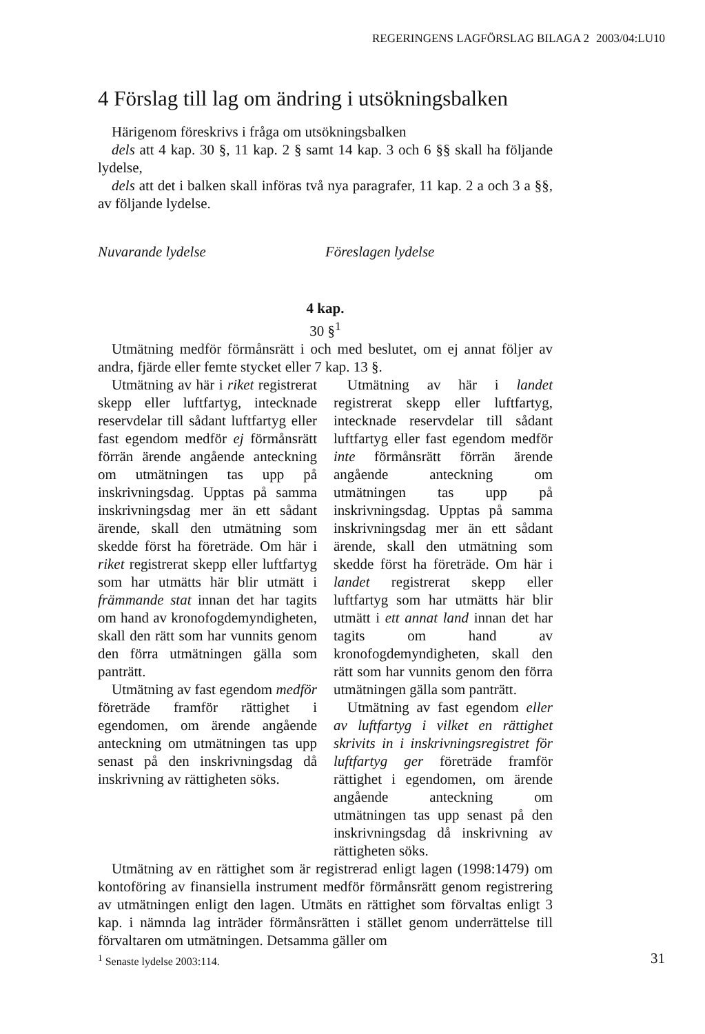REGERINGENS LAGFÖRSLAG BILAGA 2 2003/04:LU10
4 Förslag till lag om ändring i utsökningsbalken
Härigenom föreskrivs i fråga om utsökningsbalken
dels att 4 kap. 30 §, 11 kap. 2 § samt 14 kap. 3 och 6 §§ skall ha följande lydelse,
dels att det i balken skall införas två nya paragrafer, 11 kap. 2 a och 3 a §§, av följande lydelse.
Nuvarande lydelse Föreslagen lydelse
4 kap.
30 §<sup>1</sup>
Utmätning medför förmånsrätt i och med beslutet, om ej annat följer av andra, fjärde eller femte stycket eller 7 kap. 13 §.
Utmätning av här i riket registrerat skepp eller luftfartyg, intecknade reservdelar till sådant luftfartyg eller fast egendom medför ej förmånsrätt förrän ärende angående anteckning om utmätningen tas upp på inskrivningsdag. Upptas på samma inskrivningsdag mer än ett sådant ärende, skall den utmätning som skedde först ha företräde. Om här i riket registrerat skepp eller luftfartyg som har utmätts här blir utmätt i främmande stat innan det har tagits om hand av kronofogdemyndigheten, skall den rätt som har vunnits genom den förra utmätningen gälla som panträtt.
Utmätning av fast egendom medför företräde framför rättighet i egendomen, om ärende angående anteckning om utmätningen tas upp senast på den inskrivningsdag då inskrivning av rättigheten söks.
Utmätning av här i landet registrerat skepp eller luftfartyg, intecknade reservdelar till sådant luftfartyg eller fast egendom medför inte förmånsrätt förrän ärende angående anteckning om utmätningen tas upp på inskrivningsdag. Upptas på samma inskrivningsdag mer än ett sådant ärende, skall den utmätning som skedde först ha företräde. Om här i landet registrerat skepp eller luftfartyg som har utmätts här blir utmätt i ett annat land innan det har tagits om hand av kronofogdemyndigheten, skall den rätt som har vunnits genom den förra utmätningen gälla som panträtt.
Utmätning av fast egendom eller av luftfartyg i vilket en rättighet skrivits in i inskrivningsregistret för luftfartyg ger företräde framför rättighet i egendomen, om ärende angående anteckning om utmätningen tas upp senast på den inskrivningsdag då inskrivning av rättigheten söks.
Utmätning av en rättighet som är registrerad enligt lagen (1998:1479) om kontoföring av finansiella instrument medför förmånsrätt genom registrering av utmätningen enligt den lagen. Utmäts en rättighet som förvaltas enligt 3 kap. i nämnda lag inträder förmånsrätten i stället genom underrättelse till förvaltaren om utmätningen. Detsamma gäller om
<sup>1</sup> Senaste lydelse 2003:114. 31